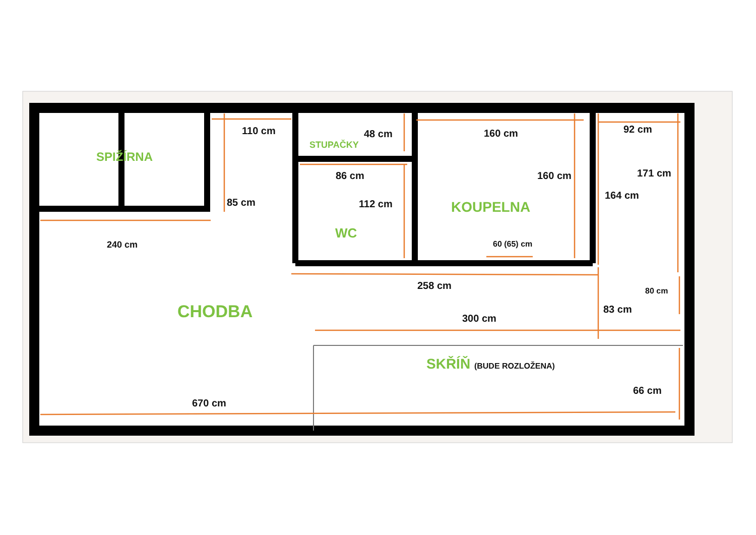SPIŽÍRNA
110 cm 48 cm
STUPAČKY
160 cm 92 cm
86 cm 160 cm 171 cm
164 cm
85 cm 112 cm KOUPELNA
WC
240 cm 60 (65) cm
258 cm 80 cm
CHODBA 83 cm
300 cm
SKŘÍŇ (BUDE ROZLOŽENA)
66 cm
670 cm